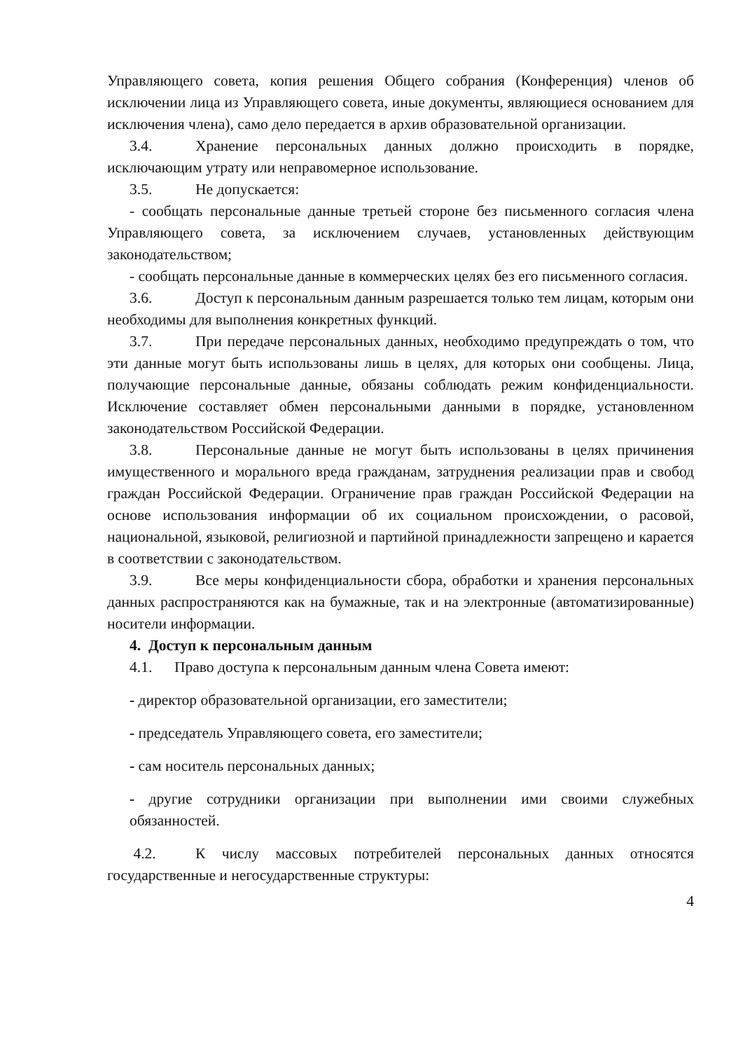Управляющего совета, копия решения Общего собрания (Конференция) членов об исключении лица из Управляющего совета, иные документы, являющиеся основанием для исключения члена), само дело передается в архив образовательной организации.
3.4. Хранение персональных данных должно происходить в порядке, исключающим утрату или неправомерное использование.
3.5. Не допускается:
- сообщать персональные данные третьей стороне без письменного согласия члена Управляющего совета, за исключением случаев, установленных действующим законодательством;
- сообщать персональные данные в коммерческих целях без его письменного согласия.
3.6. Доступ к персональным данным разрешается только тем лицам, которым они необходимы для выполнения конкретных функций.
3.7. При передаче персональных данных, необходимо предупреждать о том, что эти данные могут быть использованы лишь в целях, для которых они сообщены. Лица, получающие персональные данные, обязаны соблюдать режим конфиденциальности. Исключение составляет обмен персональными данными в порядке, установленном законодательством Российской Федерации.
3.8. Персональные данные не могут быть использованы в целях причинения имущественного и морального вреда гражданам, затруднения реализации прав и свобод граждан Российской Федерации. Ограничение прав граждан Российской Федерации на основе использования информации об их социальном происхождении, о расовой, национальной, языковой, религиозной и партийной принадлежности запрещено и карается в соответствии с законодательством.
3.9. Все меры конфиденциальности сбора, обработки и хранения персональных данных распространяются как на бумажные, так и на электронные (автоматизированные) носители информации.
4. Доступ к персональным данным
4.1. Право доступа к персональным данным члена Совета имеют:
- директор образовательной организации, его заместители;
- председатель Управляющего совета, его заместители;
- сам носитель персональных данных;
- другие сотрудники организации при выполнении ими своими служебных обязанностей.
4.2. К числу массовых потребителей персональных данных относятся государственные и негосударственные структуры:
4